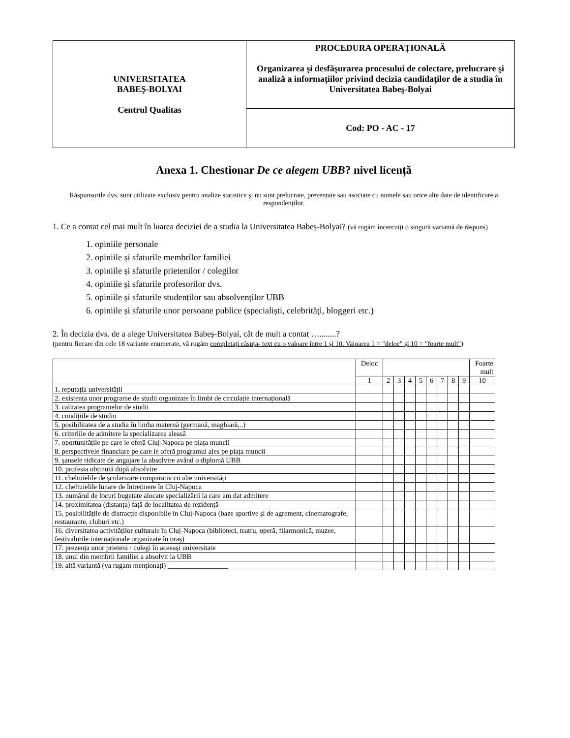| UNIVERSITATEA BABEŞ-BOLYAI Centrul Qualitas | PROCEDURA OPERAŢIONALĂ Organizarea şi desfăşurarea procesului de colectare, prelucrare şi analiză a informaţiilor privind decizia candidaţilor de a studia în Universitatea Babeş-Bolyai |
| | Cod: PO - AC - 17 |
Anexa 1. Chestionar De ce alegem UBB? nivel licență
Răspunsurile dvs. sunt utilizate exclusiv pentru analize statistice și nu sunt prelucrate, prezentate sau asociate cu numele sau orice alte date de identificare a respondenților.
1. Ce a contat cel mai mult în luarea deciziei de a studia la Universitatea Babeș-Bolyai? (vă rugăm încercuiți o singură variantă de răspuns)
1. opiniile personale
2. opiniile și sfaturile membrilor familiei
3. opiniile și sfaturile prietenilor / colegilor
4. opiniile și sfaturile profesorilor dvs.
5. opiniile și sfaturile studenților sau absolvenților UBB
6. opiniile și sfaturile unor persoane publice (specialiști, celebrități, bloggeri etc.)
2. În decizia dvs. de a alege Universitatea Babeș-Bolyai, cât de mult a contat …........?
(pentru fiecare din cele 18 variante enumerate, vă rugăm completați căsuța- text cu o valoare între 1 și 10. Valoarea 1 = "deloc" și 10 = "foarte mult")
| | Deloc | | | | | | | | | Foarte mult |
| --- | --- | --- | --- | --- | --- | --- | --- | --- | --- | --- |
| | 1 | 2 | 3 | 4 | 5 | 6 | 7 | 8 | 9 | 10 |
| 1. reputația universității | | | | | | | | | | |
| 2. existența unor programe de studii organizate în limbi de circulație internațională | | | | | | | | | | |
| 3. calitatea programelor de studii | | | | | | | | | | |
| 4. condițiile de studiu | | | | | | | | | | |
| 5. posibilitatea de a studia în limba maternă (germană, maghiară,..) | | | | | | | | | | |
| 6. criteriile de admitere la specializarea aleasă | | | | | | | | | | |
| 7. oportunitățile pe care le oferă Cluj-Napoca pe piața muncii | | | | | | | | | | |
| 8. perspectivele financiare pe care le oferă programul ales pe piața muncii | | | | | | | | | | |
| 9. șansele ridicate de angajare la absolvire având o diplomă UBB | | | | | | | | | | |
| 10. profesia obținută după absolvire | | | | | | | | | | |
| 11. cheltuielile de școlarizare comparativ cu alte universități | | | | | | | | | | |
| 12. cheltuielile lunare de întreținere în Cluj-Napoca | | | | | | | | | | |
| 13. numărul de locuri bugetate alocate specializării la care am dat admitere | | | | | | | | | | |
| 14. proximitatea (distanța) față de localitatea de rezidență | | | | | | | | | | |
| 15. posibilitățile de distracție disponibile în Cluj-Napoca (baze sportive și de agrement, cinematografe, restaurante, cluburi etc.) | | | | | | | | | | |
| 16. diversitatea activităților culturale în Cluj-Napoca (biblioteci, teatru, operă, filarmonică, muzee, festivalurile internaționale organizate în oraș) | | | | | | | | | | |
| 17. prezența unor prieteni / colegi în aceeași universitate | | | | | | | | | | |
| 18. unul din membrii familiei a absolvit la UBB | | | | | | | | | | |
| 19. altă variantă (va rugam menționați) _________________ | | | | | | | | | | |